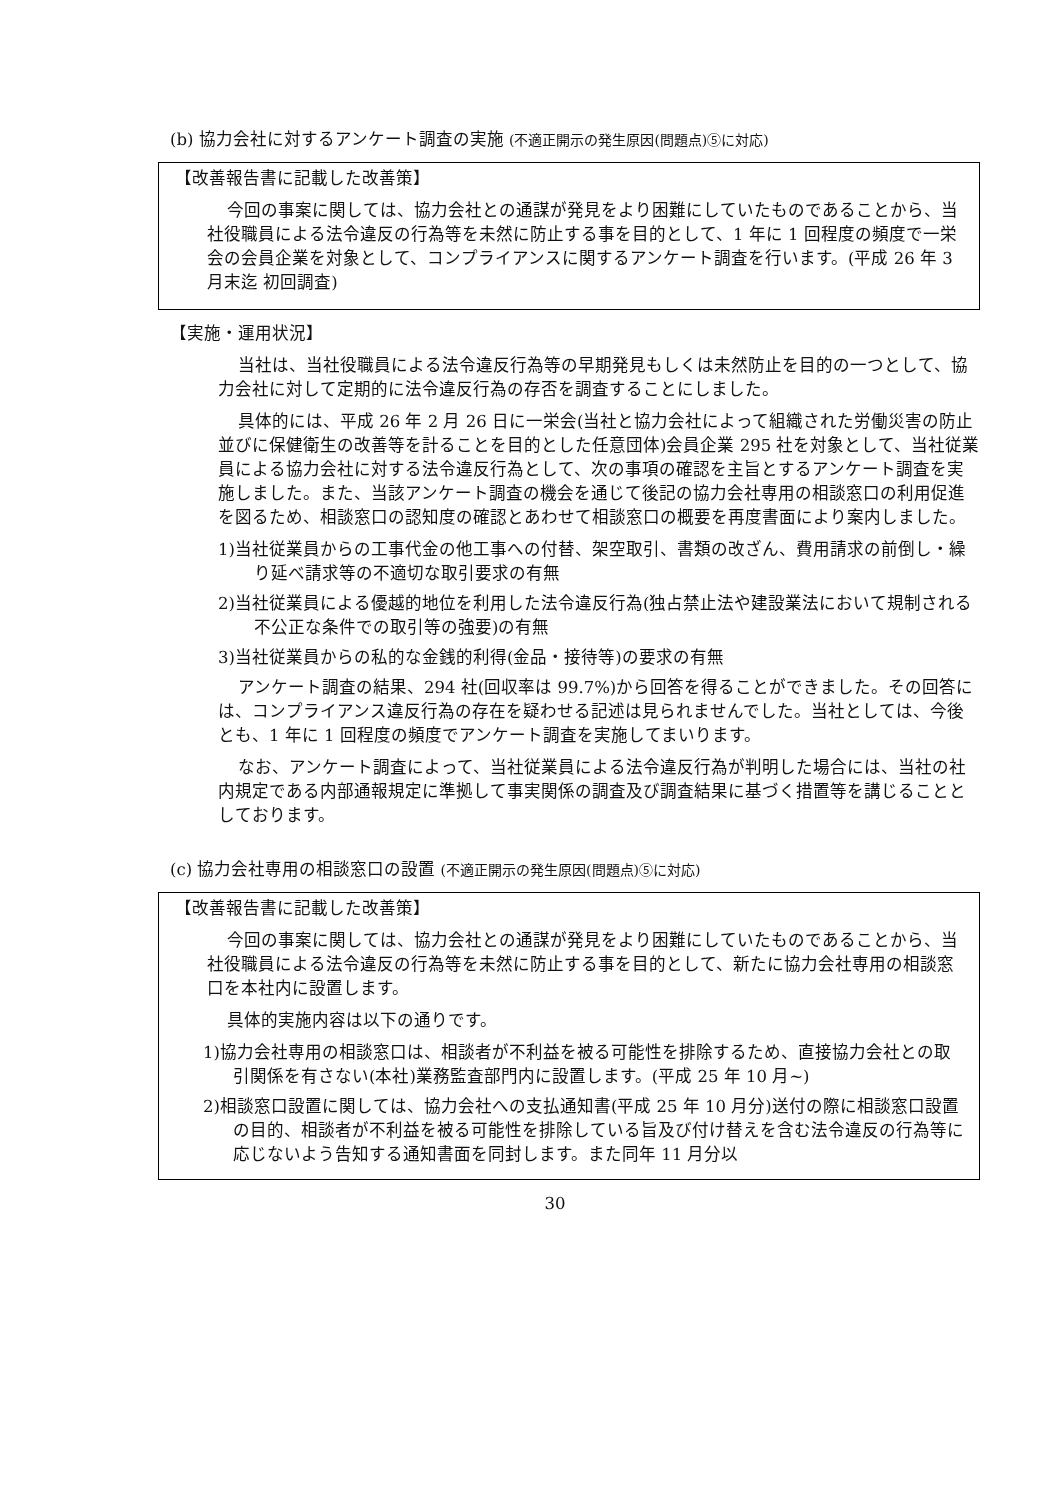(b) 協力会社に対するアンケート調査の実施 (不適正開示の発生原因(問題点)⑤に対応)
【改善報告書に記載した改善策】
今回の事案に関しては、協力会社との通謀が発見をより困難にしていたものであることから、当社役職員による法令違反の行為等を未然に防止する事を目的として、1 年に 1 回程度の頻度で一栄会の会員企業を対象として、コンプライアンスに関するアンケート調査を行います。(平成 26 年 3 月末迄 初回調査)
【実施・運用状況】
当社は、当社役職員による法令違反行為等の早期発見もしくは未然防止を目的の一つとして、協力会社に対して定期的に法令違反行為の存否を調査することにしました。
具体的には、平成 26 年 2 月 26 日に一栄会(当社と協力会社によって組織された労働災害の防止並びに保健衛生の改善等を計ることを目的とした任意団体)会員企業 295 社を対象として、当社従業員による協力会社に対する法令違反行為として、次の事項の確認を主旨とするアンケート調査を実施しました。また、当該アンケート調査の機会を通じて後記の協力会社専用の相談窓口の利用促進を図るため、相談窓口の認知度の確認とあわせて相談窓口の概要を再度書面により案内しました。
1)当社従業員からの工事代金の他工事への付替、架空取引、書類の改ざん、費用請求の前倒し・繰り延べ請求等の不適切な取引要求の有無
2)当社従業員による優越的地位を利用した法令違反行為(独占禁止法や建設業法において規制される不公正な条件での取引等の強要)の有無
3)当社従業員からの私的な金銭的利得(金品・接待等)の要求の有無
アンケート調査の結果、294 社(回収率は 99.7%)から回答を得ることができました。その回答には、コンプライアンス違反行為の存在を疑わせる記述は見られませんでした。当社としては、今後とも、1 年に 1 回程度の頻度でアンケート調査を実施してまいります。
なお、アンケート調査によって、当社従業員による法令違反行為が判明した場合には、当社の社内規定である内部通報規定に準拠して事実関係の調査及び調査結果に基づく措置等を講じることとしております。
(c) 協力会社専用の相談窓口の設置 (不適正開示の発生原因(問題点)⑤に対応)
【改善報告書に記載した改善策】
今回の事案に関しては、協力会社との通謀が発見をより困難にしていたものであることから、当社役職員による法令違反の行為等を未然に防止する事を目的として、新たに協力会社専用の相談窓口を本社内に設置します。
具体的実施内容は以下の通りです。
1)協力会社専用の相談窓口は、相談者が不利益を被る可能性を排除するため、直接協力会社との取引関係を有さない(本社)業務監査部門内に設置します。(平成 25 年 10 月~)
2)相談窓口設置に関しては、協力会社への支払通知書(平成 25 年 10 月分)送付の際に相談窓口設置の目的、相談者が不利益を被る可能性を排除している旨及び付け替えを含む法令違反の行為等に応じないよう告知する通知書面を同封します。また同年 11 月分以
30